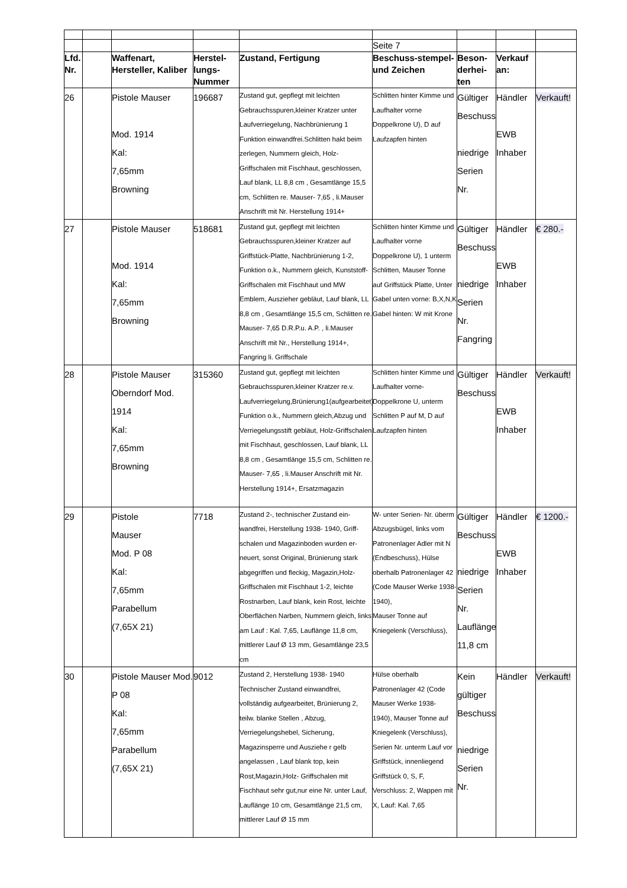| | | | | | Seite 7 | | | |
| Lfd. Nr. | | Waffenart, Hersteller, Kaliber | Herstel-lungs-Nummer | Zustand, Fertigung | Beschuss-stempel- und Zeichen | Beson-derhei-ten | Verkauf an: | |
| 26 | | Pistole Mauser Mod. 1914 Kal: 7,65mm Browning | 196687 | Zustand gut, gepflegt mit leichten Gebrauchsspuren,kleiner Kratzer unter Laufverriegelung, Nachbrünierung 1 Funktion einwandfrei.Schlitten hakt beim zerlegen, Nummern gleich, Holz-Griffschalen mit Fischhaut, geschlossen, Lauf blank, LL 8,8 cm , Gesamtlänge 15,5 cm, Schlitten re. Mauser- 7,65 , li.Mauser Anschrift mit Nr. Herstellung 1914+ | Schlitten hinter Kimme und Laufhalter vorne Doppelkrone U), D auf Laufzapfen hinten | Gültiger Beschuss niedrige Serien Nr. | Händler EWB Inhaber | Verkauft! |
| 27 | | Pistole Mauser Mod. 1914 Kal: 7,65mm Browning | 518681 | Zustand gut, gepflegt mit leichten Gebrauchsspuren,kleiner Kratzer auf Griffstück-Platte, Nachbrünierung 1-2, Funktion o.k., Nummern gleich, Kunststoff-Griffschalen mit Fischhaut und MW Emblem, Auszieher gebläut, Lauf blank, LL 8,8 cm , Gesamtlänge 15,5 cm, Schlitten re. Mauser- 7,65 D.R.P.u. A.P. , li.Mauser Anschrift mit Nr., Herstellung 1914+, Fangring li. Griffschale | Schlitten hinter Kimme und Laufhalter vorne Doppelkrone U), 1 unterm Schlitten, Mauser Tonne auf Griffstück Platte, Unter Gabel unten vorne: B,X,N,K Gabel hinten: W mit Krone | Gültiger Beschuss niedrige Serien Nr. Fangring | Händler EWB Inhaber | € 280.- |
| 28 | | Pistole Mauser Oberndorf Mod. 1914 Kal: 7,65mm Browning | 315360 | Zustand gut, gepflegt mit leichten Gebrauchsspuren,kleiner Kratzer re.v. Laufverriegelung,Brünierung1(aufgearbeitet) Funktion o.k., Nummern gleich,Abzug und Verriegelungsstift gebläut, Holz-Griffschalen mit Fischhaut, geschlossen, Lauf blank, LL 8,8 cm , Gesamtlänge 15,5 cm, Schlitten re. Mauser- 7,65 , li.Mauser Anschrift mit Nr. Herstellung 1914+, Ersatzmagazin | Schlitten hinter Kimme und Laufhalter vorne- Doppelkrone U, unterm Schlitten P auf M, D auf Laufzapfen hinten | Gültiger Beschuss | Händler EWB Inhaber | Verkauft! |
| 29 | | Pistole Mauser Mod. P 08 Kal: 7,65mm Parabellum (7,65X 21) | 7718 | Zustand 2-, technischer Zustand ein-wandfrei, Herstellung 1938- 1940, Griff-schalen und Magazinboden wurden er-neuert, sonst Original, Brünierung stark abgegriffen und fleckig, Magazin,Holz-Griffschalen mit Fischhaut 1-2, leichte Rostnarben, Lauf blank, kein Rost, leichte Oberflächen Narben, Nummern gleich, links am Lauf : Kal. 7,65, Lauflänge 11,8 cm, mittlerer Lauf Ø 13 mm, Gesamtlänge 23,5 cm | W- unter Serien- Nr. überm Abzugsbügel, links vom Patronenlager Adler mit N (Endbeschuss), Hülse oberhalb Patronenlager 42 (Code Mauser Werke 1938- 1940), Mauser Tonne auf Kniegelenk (Verschluss), | Gültiger Beschuss niedrige Serien Nr. Lauflänge 11,8 cm | Händler EWB Inhaber | € 1200.- |
| 30 | | Pistole Mauser Mod. P 08 Kal: 7,65mm Parabellum (7,65X 21) | 9012 | Zustand 2, Herstellung 1938- 1940 Technischer Zustand einwandfrei, vollständig aufgearbeitet, Brünierung 2, teilw. blanke Stellen , Abzug, Verriegelungshebel, Sicherung, Magazinsperre und Ausziehe r gelb angelassen , Lauf blank top, kein Rost,Magazin,Holz- Griffschalen mit Fischhaut sehr gut,nur eine Nr. unter Lauf, Lauflänge 10 cm, Gesamtlänge 21,5 cm, mittlerer Lauf Ø 15 mm | Hülse oberhalb Patronenlager 42 (Code Mauser Werke 1938- 1940), Mauser Tonne auf Kniegelenk (Verschluss), Serien Nr. unterm Lauf vor Griffstück, innenliegend Griffstück 0, S, F, Verschluss: 2, Wappen mit X, Lauf: Kal. 7,65 | Kein gültiger Beschuss niedrige Serien Nr. | Händler | Verkauft! |